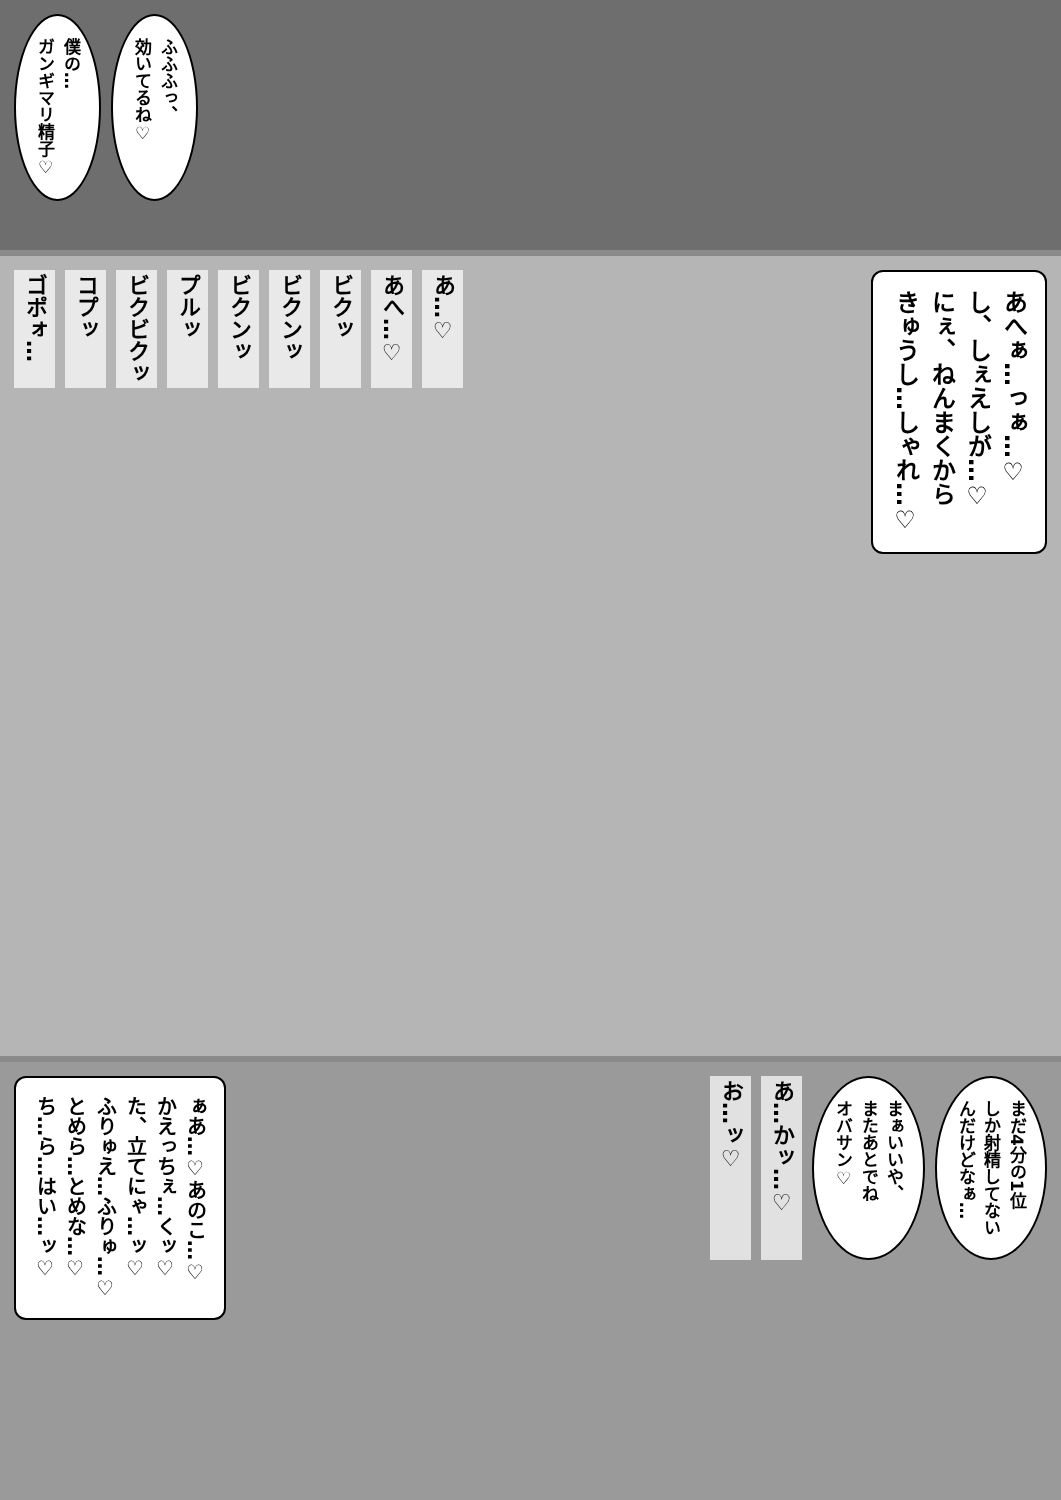ふふふっ、
効いてるね♡
僕の…
ガンギマリ精子♡
あへぁ…っぁ…♡
し、しぇえしが…♡
にぇ、ねんまくから
きゅうし…しゃれ…♡
あ…♡
あへ…♡
ビクッ
ビクンッ
ビクンッ
プルッ
ビクビクッ
コプッ
ゴポォ…
まだ4分の1位
しか射精してない
んだけどなぁ…
まぁいいや、
またあとでね
オバサン♡
あ…かッ…♡
お…ッ♡
ぁあ…♡あのこ…♡
かえっちぇ…くッ♡
た、立てにゃ…ッ♡
ふりゅえ…ふりゅ…♡
とめら…とめな…♡
ち…ら…はい…ッ♡